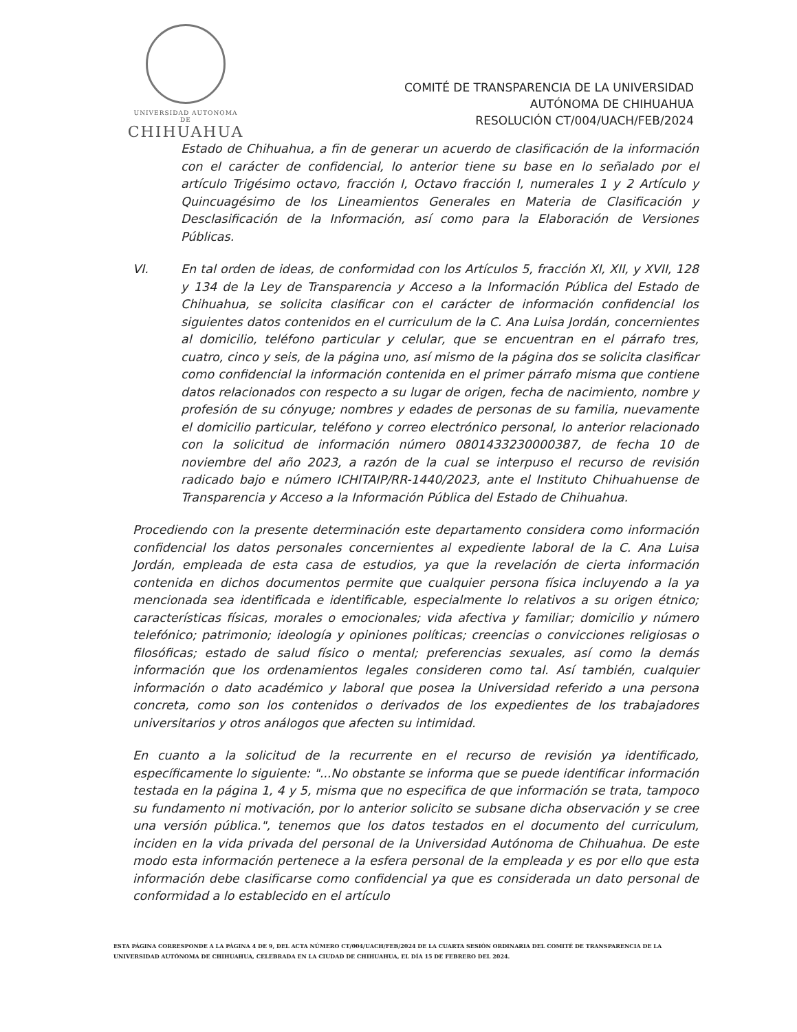UNIVERSIDAD AUTONOMA DE
CHIHUAHUA
COMITÉ DE TRANSPARENCIA DE LA UNIVERSIDAD
AUTÓNOMA DE CHIHUAHUA
RESOLUCIÓN CT/004/UACH/FEB/2024
Estado de Chihuahua, a fin de generar un acuerdo de clasificación de la información con el carácter de confidencial, lo anterior tiene su base en lo señalado por el artículo Trigésimo octavo, fracción I, Octavo fracción I, numerales 1 y 2 Artículo y Quincuagésimo de los Lineamientos Generales en Materia de Clasificación y Desclasificación de la Información, así como para la Elaboración de Versiones Públicas.
VI. En tal orden de ideas, de conformidad con los Artículos 5, fracción XI, XII, y XVII, 128 y 134 de la Ley de Transparencia y Acceso a la Información Pública del Estado de Chihuahua, se solicita clasificar con el carácter de información confidencial los siguientes datos contenidos en el curriculum de la C. Ana Luisa Jordán, concernientes al domicilio, teléfono particular y celular, que se encuentran en el párrafo tres, cuatro, cinco y seis, de la página uno, así mismo de la página dos se solicita clasificar como confidencial la información contenida en el primer párrafo misma que contiene datos relacionados con respecto a su lugar de origen, fecha de nacimiento, nombre y profesión de su cónyuge; nombres y edades de personas de su familia, nuevamente el domicilio particular, teléfono y correo electrónico personal, lo anterior relacionado con la solicitud de información número 0801433230000387, de fecha 10 de noviembre del año 2023, a razón de la cual se interpuso el recurso de revisión radicado bajo e número ICHITAIP/RR-1440/2023, ante el Instituto Chihuahuense de Transparencia y Acceso a la Información Pública del Estado de Chihuahua.
Procediendo con la presente determinación este departamento considera como información confidencial los datos personales concernientes al expediente laboral de la C. Ana Luisa Jordán, empleada de esta casa de estudios, ya que la revelación de cierta información contenida en dichos documentos permite que cualquier persona física incluyendo a la ya mencionada sea identificada e identificable, especialmente lo relativos a su origen étnico; características físicas, morales o emocionales; vida afectiva y familiar; domicilio y número telefónico; patrimonio; ideología y opiniones políticas; creencias o convicciones religiosas o filosóficas; estado de salud físico o mental; preferencias sexuales, así como la demás información que los ordenamientos legales consideren como tal. Así también, cualquier información o dato académico y laboral que posea la Universidad referido a una persona concreta, como son los contenidos o derivados de los expedientes de los trabajadores universitarios y otros análogos que afecten su intimidad.
En cuanto a la solicitud de la recurrente en el recurso de revisión ya identificado, específicamente lo siguiente: "...No obstante se informa que se puede identificar información testada en la página 1, 4 y 5, misma que no especifica de que información se trata, tampoco su fundamento ni motivación, por lo anterior solicito se subsane dicha observación y se cree una versión pública.", tenemos que los datos testados en el documento del curriculum, inciden en la vida privada del personal de la Universidad Autónoma de Chihuahua. De este modo esta información pertenece a la esfera personal de la empleada y es por ello que esta información debe clasificarse como confidencial ya que es considerada un dato personal de conformidad a lo establecido en el artículo
ESTA PÁGINA CORRESPONDE A LA PÁGINA 4 DE 9, DEL ACTA NÚMERO CT/004/UACH/FEB/2024 DE LA CUARTA SESIÓN ORDINARIA DEL COMITÉ DE TRANSPARENCIA DE LA UNIVERSIDAD AUTÓNOMA DE CHIHUAHUA, CELEBRADA EN LA CIUDAD DE CHIHUAHUA, EL DÍA 15 DE FEBRERO DEL 2024.